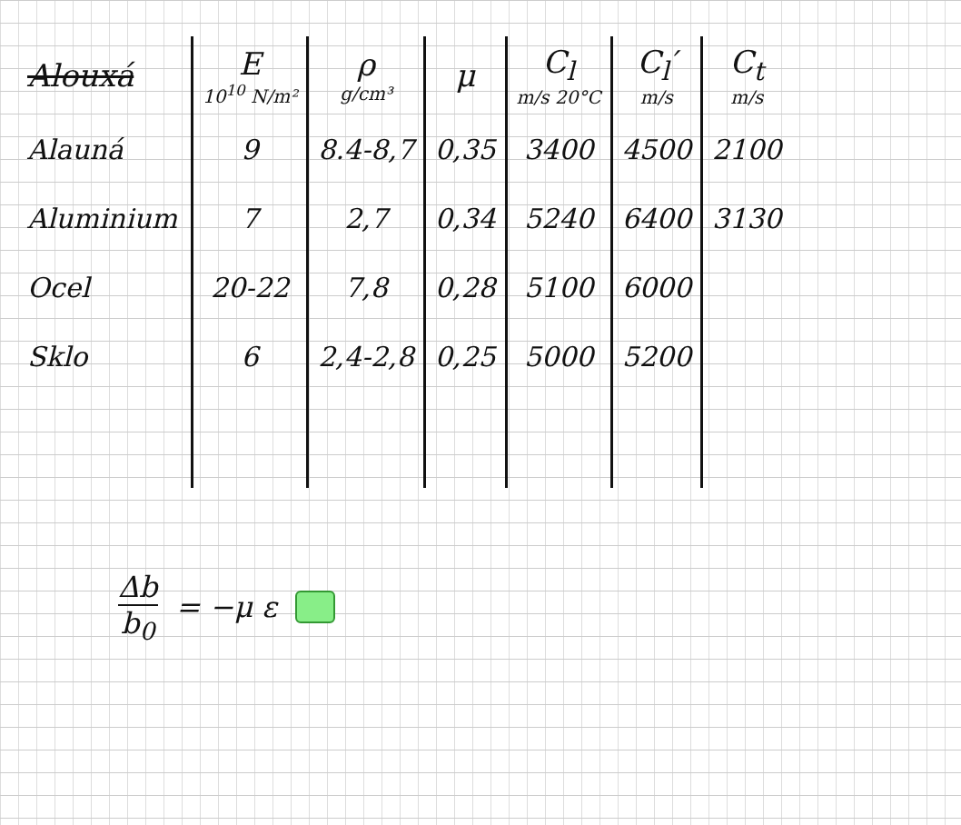| Alouxá | E 10<sup>10</sup> N/m² | ρ g/cm³ | μ | C<sub>l</sub> m/s 20°C | C<sub>l</sub>′ m/s | C<sub>t</sub> m/s |
| --- | --- | --- | --- | --- | --- | --- |
| Alauná | 9 | 8.4-8,7 | 0,35 | 3400 | 4500 | 2100 |
| Aluminium | 7 | 2,7 | 0,34 | 5240 | 6400 | 3130 |
| Ocel | 20-22 | 7,8 | 0,28 | 5100 | 6000 | |
| Sklo | 6 | 2,4-2,8 | 0,25 | 5000 | 5200 | |
Δb b<sub>0</sub> = −μ ε